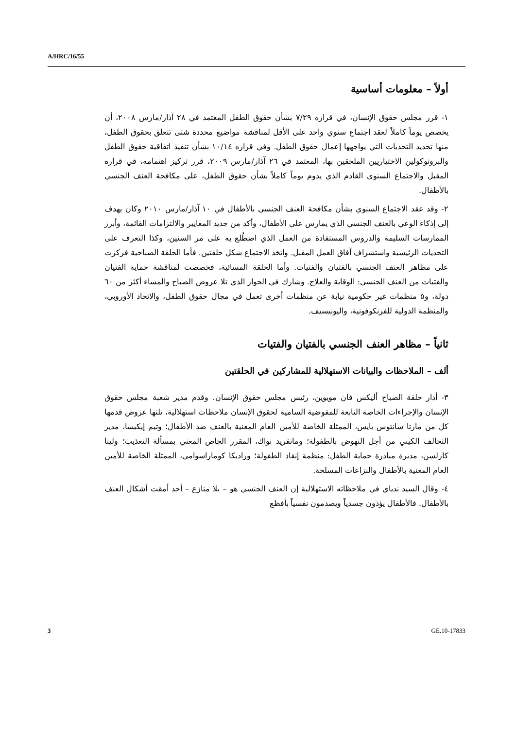A/HRC/16/55
أولاً – معلومات أساسية
١- قرر مجلس حقوق الإنسان، في قراره ٧/٢٩ بشأن حقوق الطفل المعتمد في ٢٨ آذار/مارس ٢٠٠٨، أن يخصص يوماً كاملاً لعقد اجتماع سنوي واحد على الأقل لمناقشة مواضيع محددة شتى تتعلق بحقوق الطفل، منها تحديد التحديات التي يواجهها إعمال حقوق الطفل. وفي قراره ١٠/١٤ بشأن تنفيذ اتفاقية حقوق الطفل والبروتوكولين الاختياريين الملحقين بها، المعتمد في ٢٦ آذار/مارس ٢٠٠٩، قرر تركيز اهتمامه، في قراره المقبل والاجتماع السنوي القادم الذي يدوم يوماً كاملاً بشأن حقوق الطفل، على مكافحة العنف الجنسي بالأطفال.
٢- وقد عقد الاجتماع السنوي بشأن مكافحة العنف الجنسي بالأطفال في ١٠ آذار/مارس ٢٠١٠ وكان يهدف إلى إذكاء الوعي بالعنف الجنسي الذي يمارس على الأطفال، وأكد من جديد المعايير والالتزامات القائمة، وأبرز الممارسات السليمة والدروس المستفادة من العمل الذي اضطُلع به على مر السنين، وكذا التعرف على التحديات الرئيسية واستشراف آفاق العمل المقبل. واتخذ الاجتماع شكل حلقتين. فأما الحلقة الصباحية فركزت على مظاهر العنف الجنسي بالفتيان والفتيات. وأما الحلقة المسائية، فخصصت لمناقشة حماية الفتيان والفتيات من العنف الجنسي: الوقاية والعلاج. وشارك في الحوار الذي تلا عروض الصباح والمساء أكثر من ٦٠ دولة، و٥ منظمات غير حكومية نيابة عن منظمات أخرى تعمل في مجال حقوق الطفل، والاتحاد الأوروبي، والمنظمة الدولية للفرنكوفونية، واليونيسيف.
ثانياً – مظاهر العنف الجنسي بالفتيان والفتيات
ألف – الملاحظات والبيانات الاستهلالية للمشاركين في الحلقتين
٣- أدار حلقة الصباح أليكس فان مويوين، رئيس مجلس حقوق الإنسان. وقدم مدير شعبة مجلس حقوق الإنسان والإجراءات الخاصة التابعة للمفوضية السامية لحقوق الإنسان ملاحظات استهلالية، تلتها عروض قدمها كل من مارتا سانتوس بايس، الممثلة الخاصة للأمين العام المعنية بالعنف ضد الأطفال؛ وتيم إيكيسا، مدير التحالف الكيني من أجل النهوض بالطفولة؛ ومانفريد نواك، المقرر الخاص المعني بمسألة التعذيب؛ ولينا كارلسن، مديرة مبادرة حماية الطفل: منظمة إنقاذ الطفولة؛ وراديكا كوماراسوامي، الممثلة الخاصة للأمين العام المعنية بالأطفال والنزاعات المسلحة.
٤- وقال السيد ندياي في ملاحظاته الاستهلالية إن العنف الجنسي هو – بلا منازع – أحد أمقت أشكال العنف بالأطفال. فالأطفال يؤذون جسدياً ويصدمون نفسياً بأفظع
3 GE.10-17833